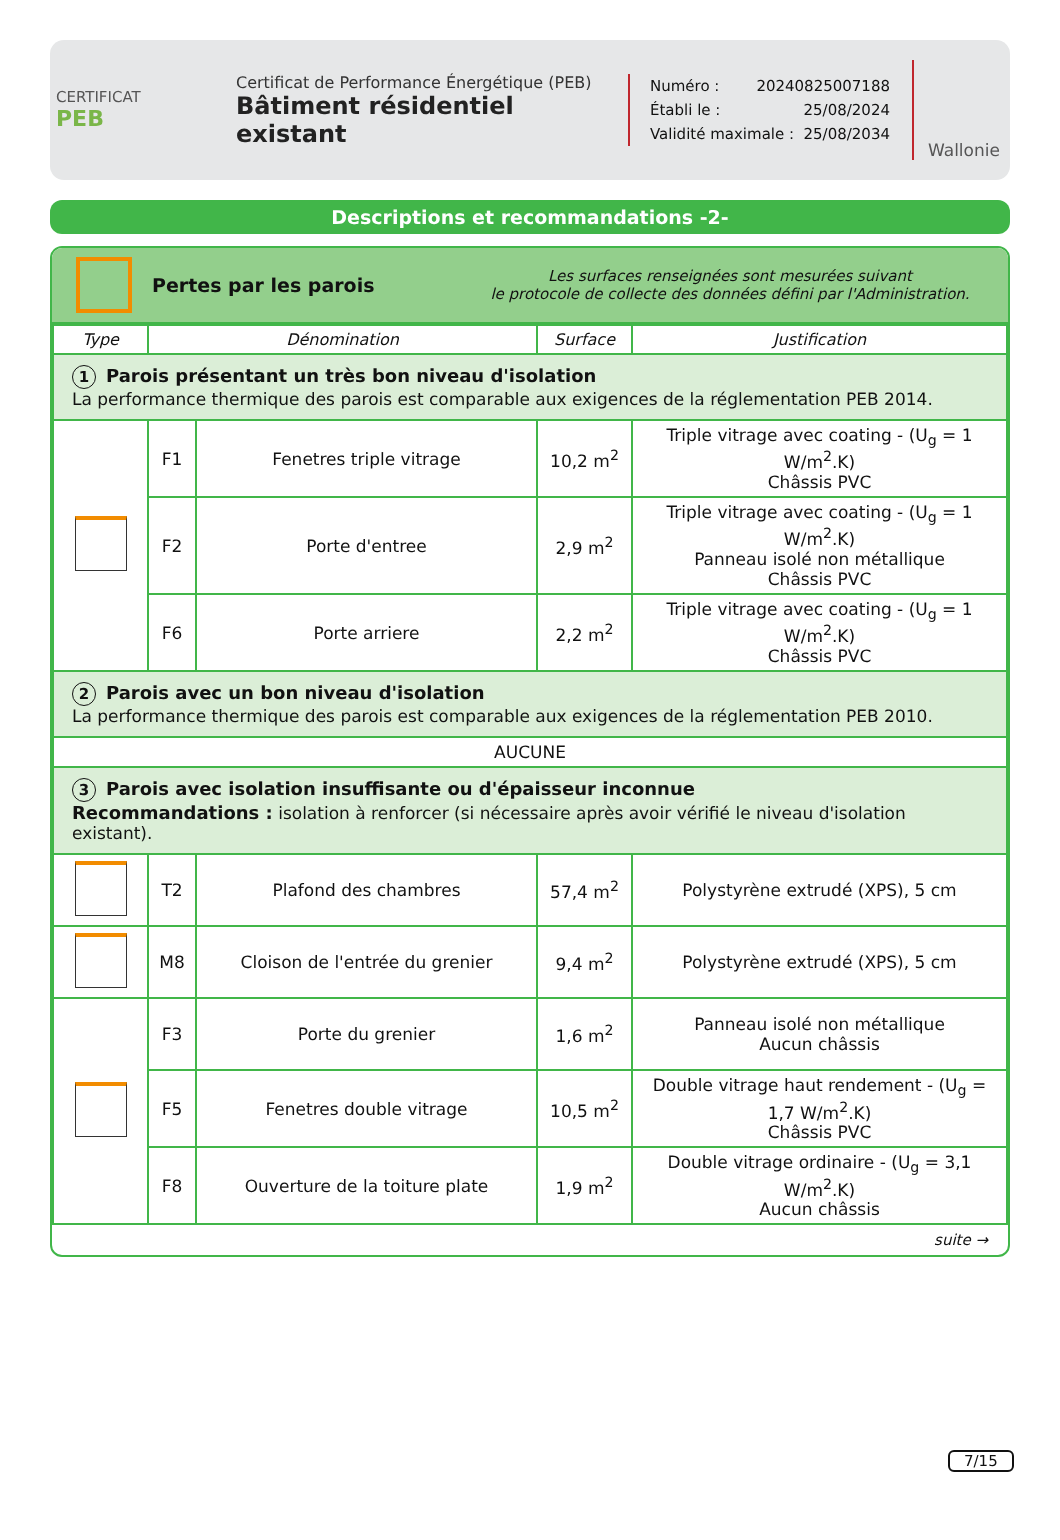CERTIFICAT
PEB
Certificat de Performance Énergétique (PEB)
Bâtiment résidentiel existant
Numéro : 20240825007188
Établi le : 25/08/2024
Validité maximale : 25/08/2034
Wallonie
Descriptions et recommandations -2-
Pertes par les parois
Les surfaces renseignées sont mesurées suivant
le protocole de collecte des données défini par l'Administration.
| Type | Dénomination | | Surface | Justification |
| --- | --- | --- | --- | --- |
| 1 Parois présentant un très bon niveau d'isolation La performance thermique des parois est comparable aux exigences de la réglementation PEB 2014. | | | | |
| | F1 | Fenetres triple vitrage | 10,2 m<sup>2</sup> | Triple vitrage avec coating - (U<sub>g</sub> = 1 W/m<sup>2</sup>.K) Châssis PVC |
| | F2 | Porte d'entree | 2,9 m<sup>2</sup> | Triple vitrage avec coating - (U<sub>g</sub> = 1 W/m<sup>2</sup>.K) Panneau isolé non métallique Châssis PVC |
| | F6 | Porte arriere | 2,2 m<sup>2</sup> | Triple vitrage avec coating - (U<sub>g</sub> = 1 W/m<sup>2</sup>.K) Châssis PVC |
| 2 Parois avec un bon niveau d'isolation La performance thermique des parois est comparable aux exigences de la réglementation PEB 2010. | | | | |
| AUCUNE | | | | |
| 3 Parois avec isolation insuffisante ou d'épaisseur inconnue Recommandations : isolation à renforcer (si nécessaire après avoir vérifié le niveau d'isolation existant). | | | | |
| | T2 | Plafond des chambres | 57,4 m<sup>2</sup> | Polystyrène extrudé (XPS), 5 cm |
| | M8 | Cloison de l'entrée du grenier | 9,4 m<sup>2</sup> | Polystyrène extrudé (XPS), 5 cm |
| | F3 | Porte du grenier | 1,6 m<sup>2</sup> | Panneau isolé non métallique Aucun châssis |
| | F5 | Fenetres double vitrage | 10,5 m<sup>2</sup> | Double vitrage haut rendement - (U<sub>g</sub> = 1,7 W/m<sup>2</sup>.K) Châssis PVC |
| | F8 | Ouverture de la toiture plate | 1,9 m<sup>2</sup> | Double vitrage ordinaire - (U<sub>g</sub> = 3,1 W/m<sup>2</sup>.K) Aucun châssis |
suite →
7/15